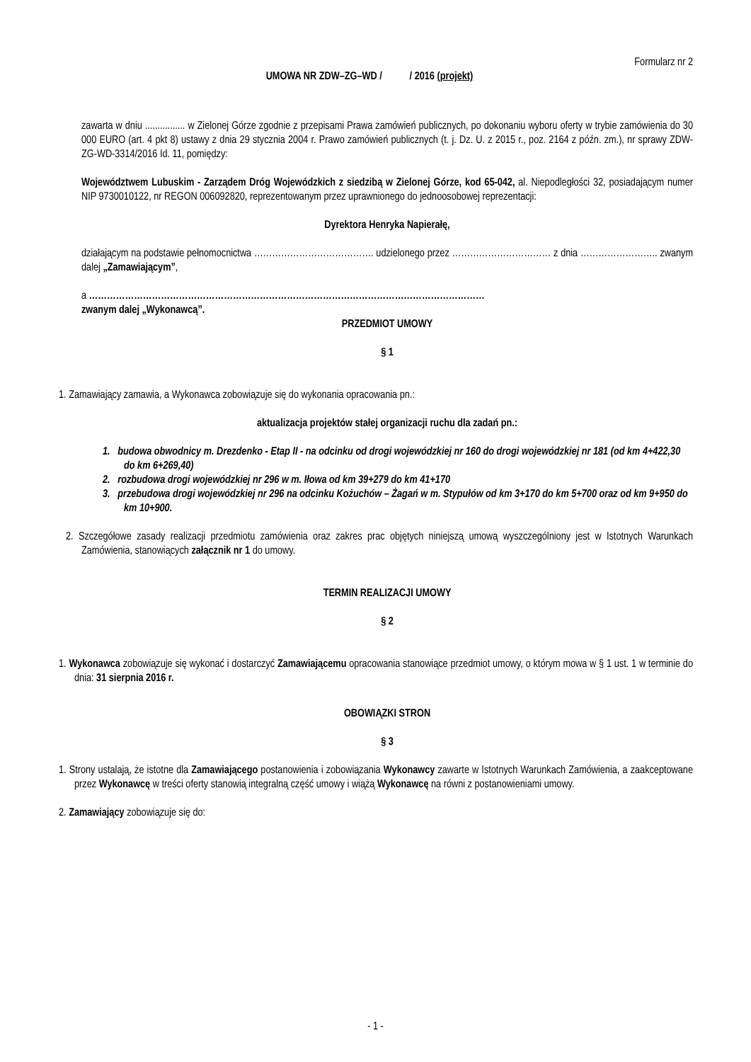Formularz nr 2
UMOWA NR ZDW–ZG–WD / / 2016 (projekt)
zawarta w dniu ................ w Zielonej Górze zgodnie z przepisami Prawa zamówień publicznych, po dokonaniu wyboru oferty w trybie zamówienia do 30 000 EURO (art. 4 pkt 8) ustawy z dnia 29 stycznia 2004 r. Prawo zamówień publicznych (t. j. Dz. U. z 2015 r., poz. 2164 z późn. zm.), nr sprawy ZDW-ZG-WD-3314/2016 Id. 11, pomiędzy:
Województwem Lubuskim - Zarządem Dróg Wojewódzkich z siedzibą w Zielonej Górze, kod 65-042, al. Niepodległości 32, posiadającym numer NIP 9730010122, nr REGON 006092820, reprezentowanym przez uprawnionego do jednoosobowej reprezentacji:
Dyrektora Henryka Napierałę,
działającym na podstawie pełnomocnictwa …………………………………. udzielonego przez …………………………… z dnia …………………….. zwanym dalej „Zamawiającym”,
a ……………………………………………………………………………………………………………………
zwanym dalej „Wykonawcą”.
PRZEDMIOT UMOWY
§ 1
1. Zamawiający zamawia, a Wykonawca zobowiązuje się do wykonania opracowania pn.:
aktualizacja projektów stałej organizacji ruchu dla zadań pn.:
1. budowa obwodnicy m. Drezdenko - Etap II - na odcinku od drogi wojewódzkiej nr 160 do drogi wojewódzkiej nr 181 (od km 4+422,30 do km 6+269,40)
2. rozbudowa drogi wojewódzkiej nr 296 w m. Iłowa od km 39+279 do km 41+170
3. przebudowa drogi wojewódzkiej nr 296 na odcinku Kożuchów – Żagań w m. Stypułów od km 3+170 do km 5+700 oraz od km 9+950 do km 10+900.
2. Szczegółowe zasady realizacji przedmiotu zamówienia oraz zakres prac objętych niniejszą umową wyszczególniony jest w Istotnych Warunkach Zamówienia, stanowiących załącznik nr 1 do umowy.
TERMIN REALIZACJI UMOWY
§ 2
1. Wykonawca zobowiązuje się wykonać i dostarczyć Zamawiającemu opracowania stanowiące przedmiot umowy, o którym mowa w § 1 ust. 1 w terminie do dnia: 31 sierpnia 2016 r.
OBOWIĄZKI STRON
§ 3
1. Strony ustalają, że istotne dla Zamawiającego postanowienia i zobowiązania Wykonawcy zawarte w Istotnych Warunkach Zamówienia, a zaakceptowane przez Wykonawcę w treści oferty stanowią integralną część umowy i wiążą Wykonawcę na równi z postanowieniami umowy.
2. Zamawiający zobowiązuje się do:
- 1 -